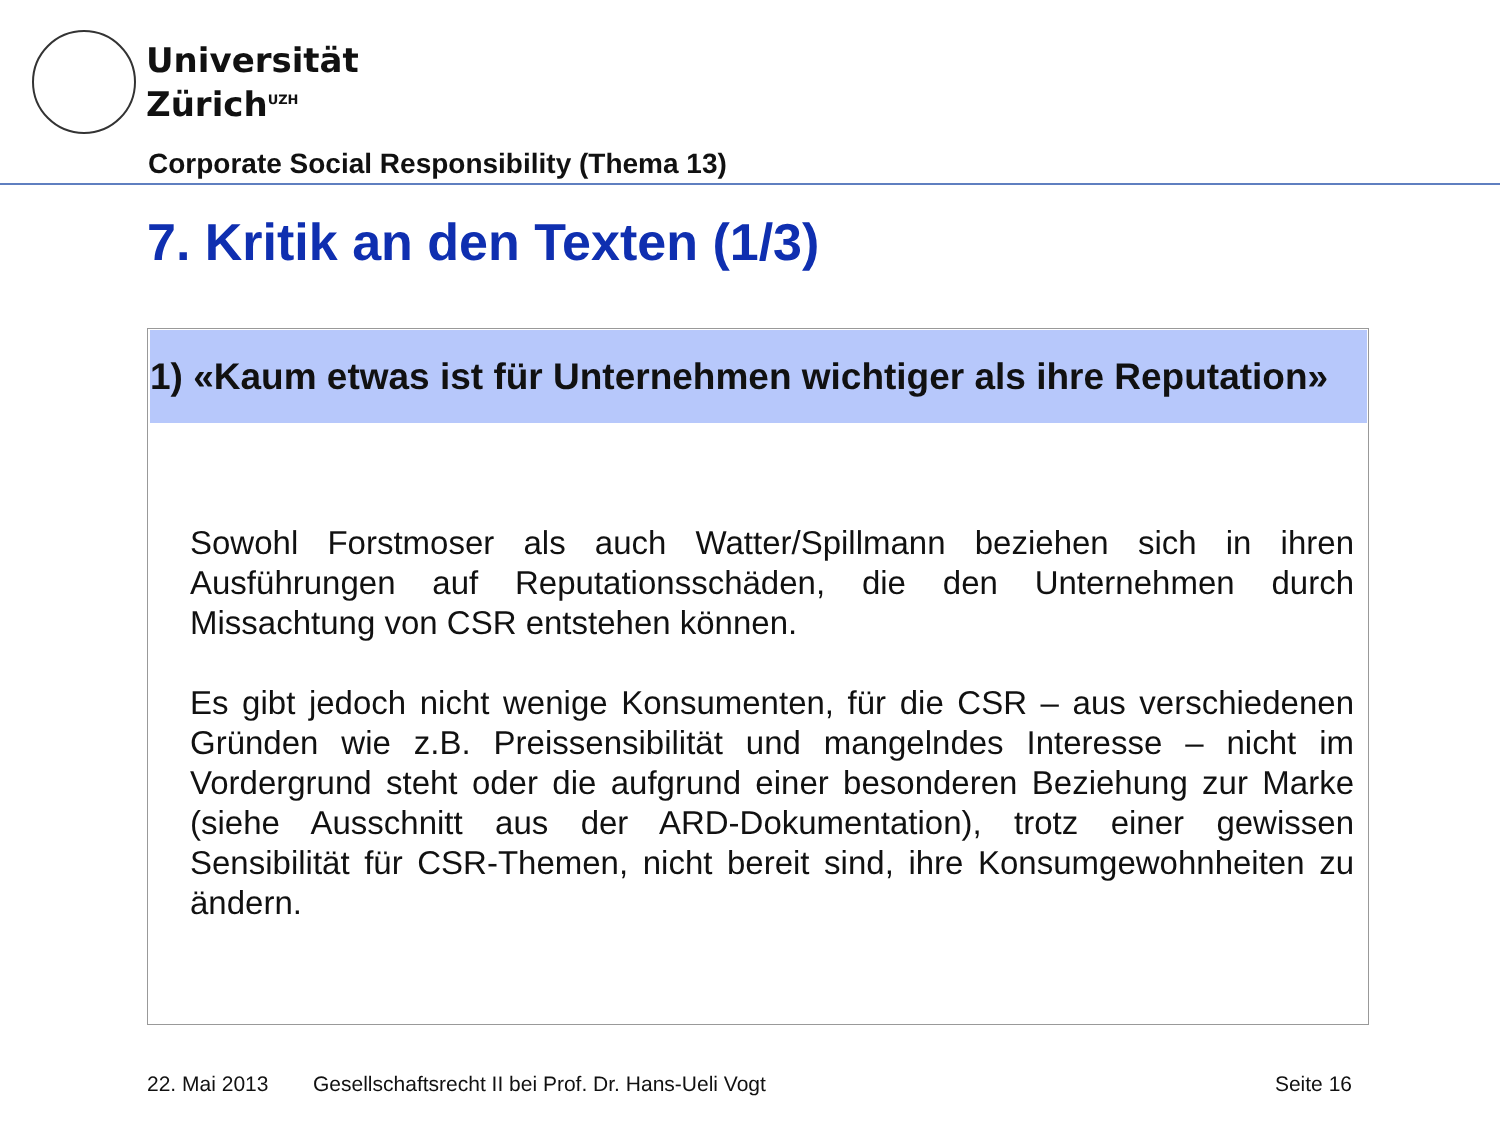Universität
Zürich<sup>UZH</sup>
Corporate Social Responsibility (Thema 13)
7. Kritik an den Texten (1/3)
1) «Kaum etwas ist für Unternehmen wichtiger als ihre Reputation»
Sowohl Forstmoser als auch Watter/Spillmann beziehen sich in ihren Ausführungen auf Reputationsschäden, die den Unternehmen durch Missachtung von CSR entstehen können.
Es gibt jedoch nicht wenige Konsumenten, für die CSR – aus verschiedenen Gründen wie z.B. Preissensibilität und mangelndes Interesse – nicht im Vordergrund steht oder die aufgrund einer besonderen Beziehung zur Marke (siehe Ausschnitt aus der ARD-Dokumentation), trotz einer gewissen Sensibilität für CSR-Themen, nicht bereit sind, ihre Konsumgewohnheiten zu ändern.
22. Mai 2013 Gesellschaftsrecht II bei Prof. Dr. Hans-Ueli Vogt Seite 16